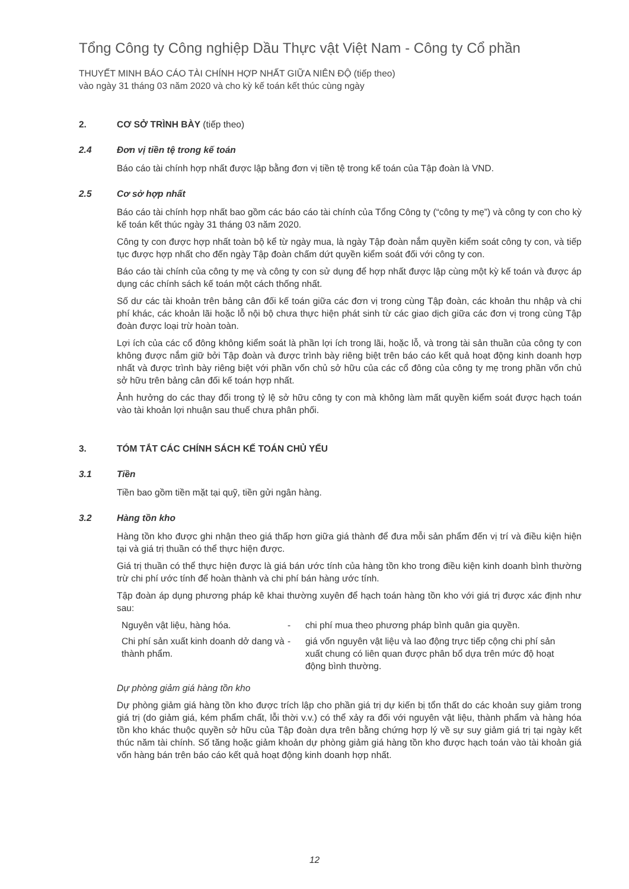Tổng Công ty Công nghiệp Dầu Thực vật Việt Nam - Công ty Cổ phần
THUYẾT MINH BÁO CÁO TÀI CHÍNH HỢP NHẤT GIỮA NIÊN ĐỘ (tiếp theo)
vào ngày 31 tháng 03 năm 2020 và cho kỳ kế toán kết thúc cùng ngày
2. CƠ SỞ TRÌNH BÀY (tiếp theo)
2.4 Đơn vị tiền tệ trong kế toán
Báo cáo tài chính hợp nhất được lập bằng đơn vị tiền tệ trong kế toán của Tập đoàn là VND.
2.5 Cơ sở hợp nhất
Báo cáo tài chính hợp nhất bao gồm các báo cáo tài chính của Tổng Công ty (“công ty mẹ”) và công ty con cho kỳ kế toán kết thúc ngày 31 tháng 03 năm 2020.
Công ty con được hợp nhất toàn bộ kể từ ngày mua, là ngày Tập đoàn nắm quyền kiểm soát công ty con, và tiếp tục được hợp nhất cho đến ngày Tập đoàn chấm dứt quyền kiểm soát đối với công ty con.
Báo cáo tài chính của công ty mẹ và công ty con sử dụng để hợp nhất được lập cùng một kỳ kế toán và được áp dụng các chính sách kế toán một cách thống nhất.
Số dư các tài khoản trên bảng cân đối kế toán giữa các đơn vị trong cùng Tập đoàn, các khoản thu nhập và chi phí khác, các khoản lãi hoặc lỗ nội bộ chưa thực hiện phát sinh từ các giao dịch giữa các đơn vị trong cùng Tập đoàn được loại trừ hoàn toàn.
Lợi ích của các cổ đông không kiểm soát là phần lợi ích trong lãi, hoặc lỗ, và trong tài sản thuần của công ty con không được nắm giữ bởi Tập đoàn và được trình bày riêng biệt trên báo cáo kết quả hoạt động kinh doanh hợp nhất và được trình bày riêng biệt với phần vốn chủ sở hữu của các cổ đông của công ty mẹ trong phần vốn chủ sở hữu trên bảng cân đối kế toán hợp nhất.
Ảnh hưởng do các thay đổi trong tỷ lệ sở hữu công ty con mà không làm mất quyền kiểm soát được hạch toán vào tài khoản lợi nhuận sau thuế chưa phân phối.
3. TÓM TẮT CÁC CHÍNH SÁCH KẾ TOÁN CHỦ YẾU
3.1 Tiền
Tiền bao gồm tiền mặt tại quỹ, tiền gửi ngân hàng.
3.2 Hàng tồn kho
Hàng tồn kho được ghi nhận theo giá thấp hơn giữa giá thành để đưa mỗi sản phẩm đến vị trí và điều kiện hiện tại và giá trị thuần có thể thực hiện được.
Giá trị thuần có thể thực hiện được là giá bán ước tính của hàng tồn kho trong điều kiện kinh doanh bình thường trừ chi phí ước tính để hoàn thành và chi phí bán hàng ước tính.
Tập đoàn áp dụng phương pháp kê khai thường xuyên để hạch toán hàng tồn kho với giá trị được xác định như sau:
| Nguyên vật liệu, hàng hóa. | - | chi phí mua theo phương pháp bình quân gia quyền. |
| Chi phí sản xuất kinh doanh dở dang và thành phẩm. | - | giá vốn nguyên vật liệu và lao động trực tiếp cộng chi phí sản xuất chung có liên quan được phân bổ dựa trên mức độ hoạt động bình thường. |
Dự phòng giảm giá hàng tồn kho
Dự phòng giảm giá hàng tồn kho được trích lập cho phần giá trị dự kiến bị tổn thất do các khoản suy giảm trong giá trị (do giảm giá, kém phẩm chất, lỗi thời v.v.) có thể xảy ra đối với nguyên vật liệu, thành phẩm và hàng hóa tồn kho khác thuộc quyền sở hữu của Tập đoàn dựa trên bằng chứng hợp lý về sự suy giảm giá trị tại ngày kết thúc năm tài chính. Số tăng hoặc giảm khoản dự phòng giảm giá hàng tồn kho được hạch toán vào tài khoản giá vốn hàng bán trên báo cáo kết quả hoạt động kinh doanh hợp nhất.
12